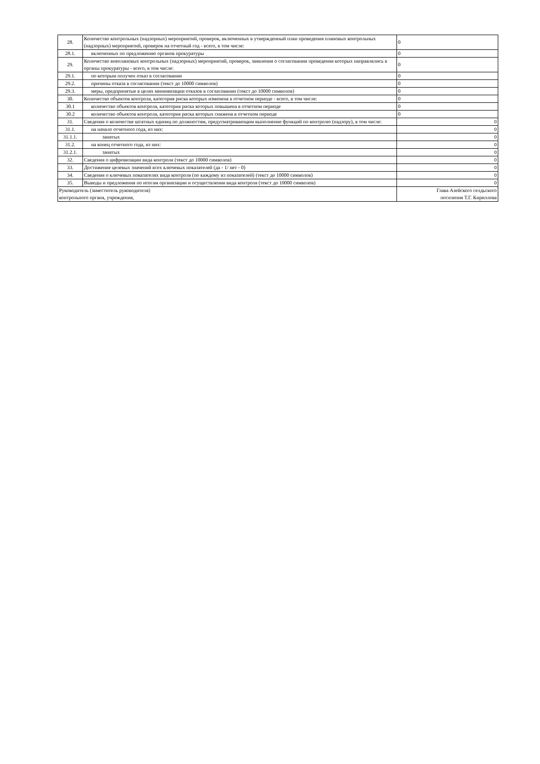| 28. | Количество контрольных (надзорных) мероприятий, проверок, включенных в утвержденный план проведения плановых контрольных (надзорных) мероприятий, проверок на отчетный год - всего, в том числе: | 0 |
| 28.1. | включенных по предложению органов прокуратуры | 0 |
| 29. | Количество внеплановых контрольных (надзорных) мероприятий, проверок, заявления о согласовании проведения которых направлялись в органы прокуратуры - всего, в том числе: | 0 |
| 29.1. | по которым получен отказ в согласовании | 0 |
| 29.2. | причины отказа в согласовании (текст до 10000 символов) | 0 |
| 29.3. | меры, предпринятые в целях минимизации отказов в согласовании (текст до 10000 символов) | 0 |
| 30. | Количество объектов контроля, категория риска которых изменена в отчетном периоде - всего, в том числе: | 0 |
| 30.1 | количество объектов контроля, категория риска которых повышена в отчетном периоде | 0 |
| 30.2 | количество объектов контроля, категория риска которых снижена в отчетном периоде | 0 |
| 31. | Сведения о количестве штатных единиц по должностям, предусматривающим выполнение функций по контролю (надзору), в том числе: | 0 |
| 31.1. | на начало отчетного года, из них: | 0 |
| 31.1.1. | занятых | 0 |
| 31.2. | на конец отчетного года, из них: | 0 |
| 31.2.1. | занятых | 0 |
| 32. | Сведения о цифровизации вида контроля (текст до 10000 символов) | 0 |
| 33. | Достижение целевых значений всех ключевых показателей (да - 1/ нет - 0) | 0 |
| 34. | Сведения о ключевых показателях вида контроля (по каждому из показателей) (текст до 10000 символов) | 0 |
| 35. | Выводы и предложения по итогам организации и осуществления вида контроля (текст до 10000 символов) | 0 |
| Руководитель (заместитель руководителя) контрольного органа, учреждения, | | Глава Азейского селдьского поселения Т.Г. Кириллова |